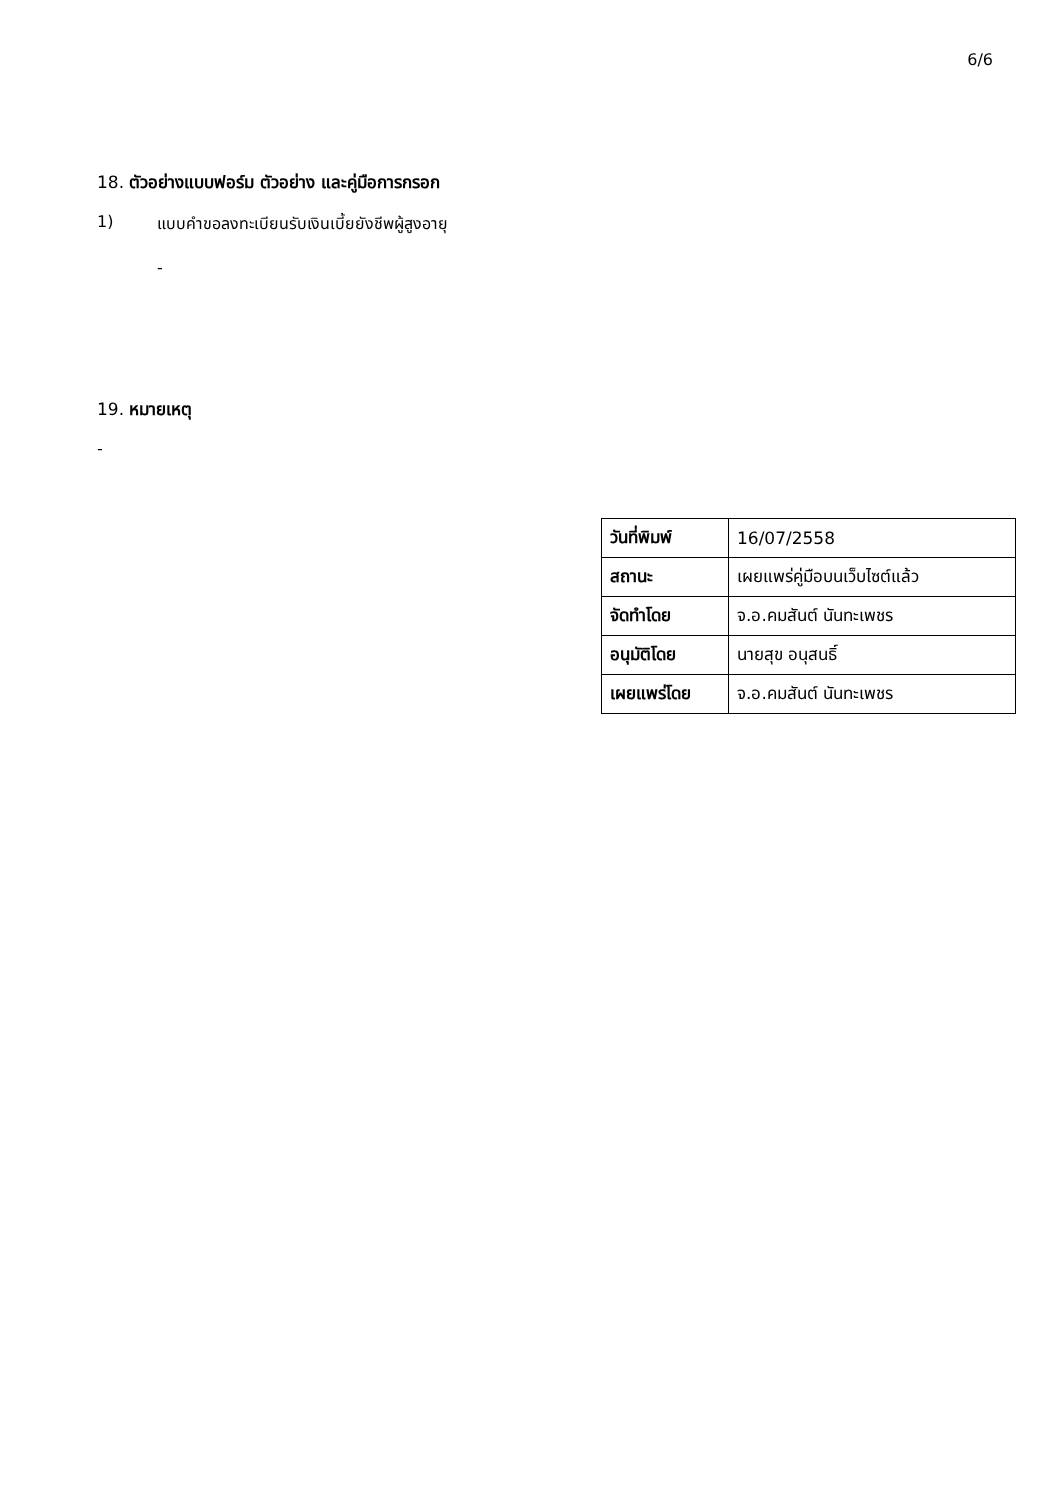6/6
18. ตัวอย่างแบบฟอร์ม ตัวอย่าง และคู่มือการกรอก
1) แบบคำขอลงทะเบียนรับเงินเบี้ยยังชีพผู้สูงอายุ
-
19. หมายเหตุ
-
| วันที่พิมพ์ | 16/07/2558 |
| สถานะ | เผยแพร่คู่มือบนเว็บไซต์แล้ว |
| จัดทำโดย | จ.อ.คมสันต์ นันทะเพชร |
| อนุมัติโดย | นายสุข อนุสนธิ์ |
| เผยแพร่โดย | จ.อ.คมสันต์ นันทะเพชร |